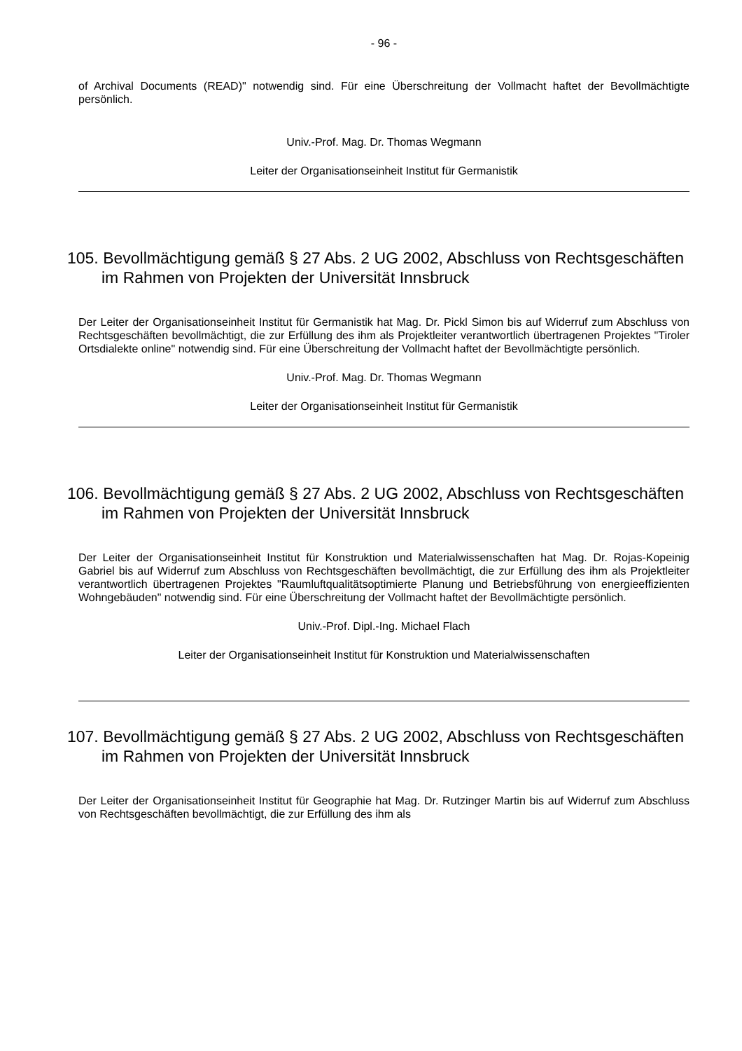- 96 -
of Archival Documents (READ)" notwendig sind. Für eine Überschreitung der Vollmacht haftet der Bevollmächtigte persönlich.
Univ.-Prof. Mag. Dr. Thomas Wegmann
Leiter der Organisationseinheit Institut für Germanistik
105. Bevollmächtigung gemäß § 27 Abs. 2 UG 2002, Abschluss von Rechtsgeschäften im Rahmen von Projekten der Universität Innsbruck
Der Leiter der Organisationseinheit Institut für Germanistik hat Mag. Dr. Pickl Simon bis auf Widerruf zum Abschluss von Rechtsgeschäften bevollmächtigt, die zur Erfüllung des ihm als Projektleiter verantwortlich übertragenen Projektes "Tiroler Ortsdialekte online" notwendig sind. Für eine Überschreitung der Vollmacht haftet der Bevollmächtigte persönlich.
Univ.-Prof. Mag. Dr. Thomas Wegmann
Leiter der Organisationseinheit Institut für Germanistik
106. Bevollmächtigung gemäß § 27 Abs. 2 UG 2002, Abschluss von Rechtsgeschäften im Rahmen von Projekten der Universität Innsbruck
Der Leiter der Organisationseinheit Institut für Konstruktion und Materialwissenschaften hat Mag. Dr. Rojas-Kopeinig Gabriel bis auf Widerruf zum Abschluss von Rechtsgeschäften bevollmächtigt, die zur Erfüllung des ihm als Projektleiter verantwortlich übertragenen Projektes "Raumluftqualitätsoptimierte Planung und Betriebsführung von energieeffizienten Wohngebäuden" notwendig sind. Für eine Überschreitung der Vollmacht haftet der Bevollmächtigte persönlich.
Univ.-Prof. Dipl.-Ing. Michael Flach
Leiter der Organisationseinheit Institut für Konstruktion und Materialwissenschaften
107. Bevollmächtigung gemäß § 27 Abs. 2 UG 2002, Abschluss von Rechtsgeschäften im Rahmen von Projekten der Universität Innsbruck
Der Leiter der Organisationseinheit Institut für Geographie hat Mag. Dr. Rutzinger Martin bis auf Widerruf zum Abschluss von Rechtsgeschäften bevollmächtigt, die zur Erfüllung des ihm als